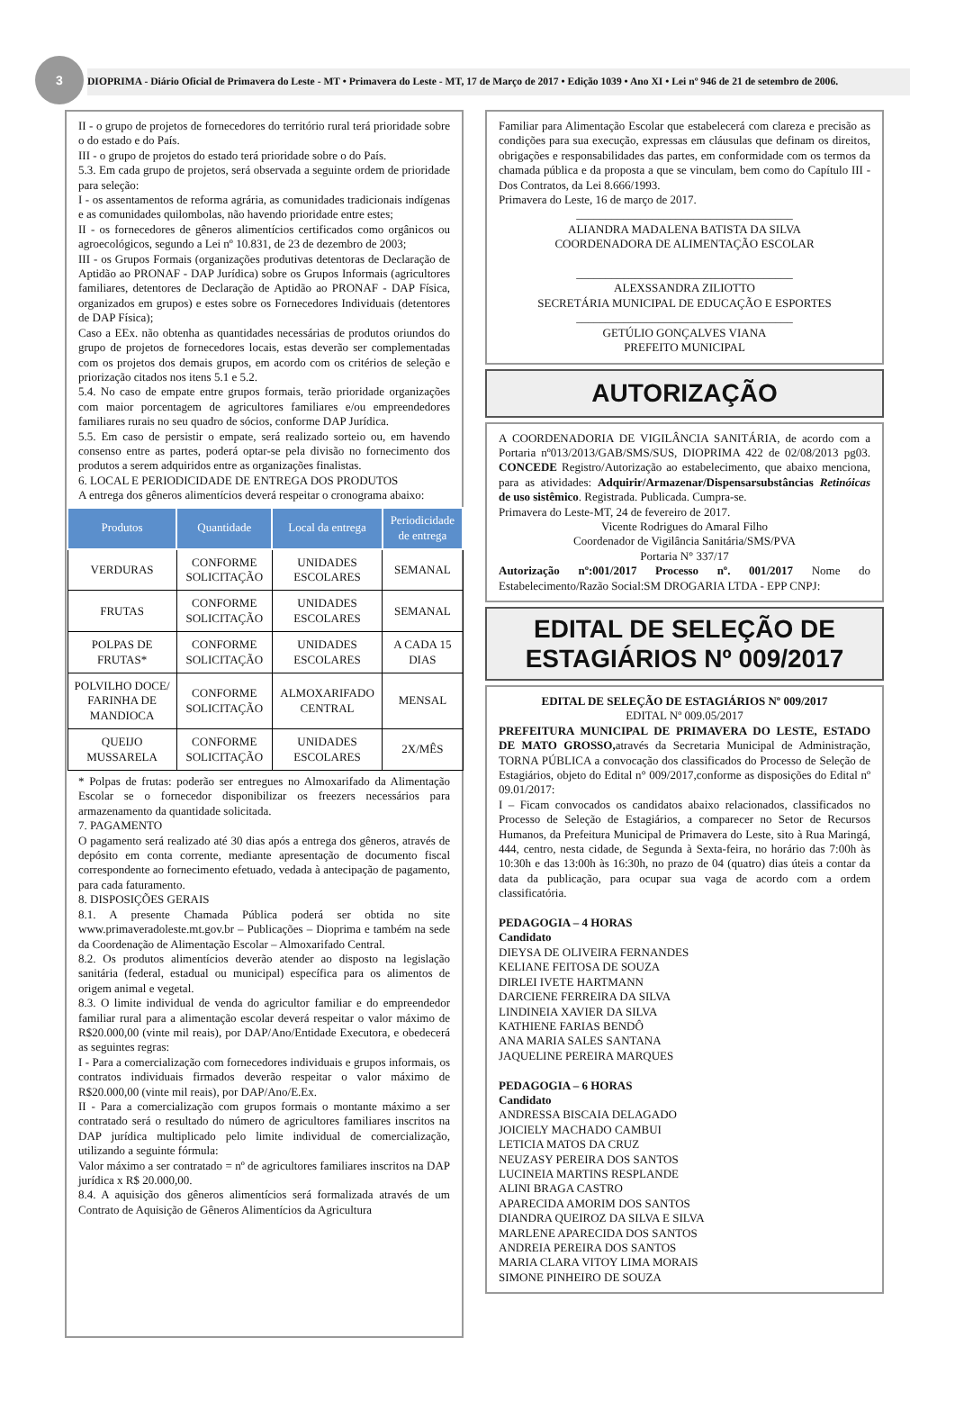3
DIOPRIMA - Diário Oficial de Primavera do Leste - MT • Primavera do Leste - MT, 17 de Março de 2017 • Edição 1039 • Ano XI • Lei nº 946 de 21 de setembro de 2006.
II - o grupo de projetos de fornecedores do território rural terá prioridade sobre o do estado e do País.
III - o grupo de projetos do estado terá prioridade sobre o do País.
5.3. Em cada grupo de projetos, será observada a seguinte ordem de prioridade para seleção:
I - os assentamentos de reforma agrária, as comunidades tradicionais indígenas e as comunidades quilombolas, não havendo prioridade entre estes;
II - os fornecedores de gêneros alimentícios certificados como orgânicos ou agroecológicos, segundo a Lei nº 10.831, de 23 de dezembro de 2003;
III - os Grupos Formais (organizações produtivas detentoras de Declaração de Aptidão ao PRONAF - DAP Jurídica) sobre os Grupos Informais (agricultores familiares, detentores de Declaração de Aptidão ao PRONAF - DAP Física, organizados em grupos) e estes sobre os Fornecedores Individuais (detentores de DAP Física);
Caso a EEx. não obtenha as quantidades necessárias de produtos oriundos do grupo de projetos de fornecedores locais, estas deverão ser complementadas com os projetos dos demais grupos, em acordo com os critérios de seleção e priorização citados nos itens 5.1 e 5.2.
5.4. No caso de empate entre grupos formais, terão prioridade organizações com maior porcentagem de agricultores familiares e/ou empreendedores familiares rurais no seu quadro de sócios, conforme DAP Jurídica.
5.5. Em caso de persistir o empate, será realizado sorteio ou, em havendo consenso entre as partes, poderá optar-se pela divisão no fornecimento dos produtos a serem adquiridos entre as organizações finalistas.
6. LOCAL E PERIODICIDADE DE ENTREGA DOS PRODUTOS
A entrega dos gêneros alimentícios deverá respeitar o cronograma abaixo:
| Produtos | Quantidade | Local da entrega | Periodicidade de entrega |
| --- | --- | --- | --- |
| VERDURAS | CONFORME SOLICITAÇÃO | UNIDADES ESCOLARES | SEMANAL |
| FRUTAS | CONFORME SOLICITAÇÃO | UNIDADES ESCOLARES | SEMANAL |
| POLPAS DE FRUTAS* | CONFORME SOLICITAÇÃO | UNIDADES ESCOLARES | A CADA 15 DIAS |
| POLVILHO DOCE/ FARINHA DE MANDIOCA | CONFORME SOLICITAÇÃO | ALMOXARIFADO CENTRAL | MENSAL |
| QUEIJO MUSSARELA | CONFORME SOLICITAÇÃO | UNIDADES ESCOLARES | 2X/MÊS |
* Polpas de frutas: poderão ser entregues no Almoxarifado da Alimentação Escolar se o fornecedor disponibilizar os freezers necessários para armazenamento da quantidade solicitada.
7. PAGAMENTO
O pagamento será realizado até 30 dias após a entrega dos gêneros, através de depósito em conta corrente, mediante apresentação de documento fiscal correspondente ao fornecimento efetuado, vedada à antecipação de pagamento, para cada faturamento.
8. DISPOSIÇÕES GERAIS
8.1. A presente Chamada Pública poderá ser obtida no site www.primaveradoleste.mt.gov.br – Publicações – Dioprima e também na sede da Coordenação de Alimentação Escolar – Almoxarifado Central.
8.2. Os produtos alimentícios deverão atender ao disposto na legislação sanitária (federal, estadual ou municipal) específica para os alimentos de origem animal e vegetal.
8.3. O limite individual de venda do agricultor familiar e do empreendedor familiar rural para a alimentação escolar deverá respeitar o valor máximo de R$20.000,00 (vinte mil reais), por DAP/Ano/Entidade Executora, e obedecerá as seguintes regras:
I - Para a comercialização com fornecedores individuais e grupos informais, os contratos individuais firmados deverão respeitar o valor máximo de R$20.000,00 (vinte mil reais), por DAP/Ano/E.Ex.
II - Para a comercialização com grupos formais o montante máximo a ser contratado será o resultado do número de agricultores familiares inscritos na DAP jurídica multiplicado pelo limite individual de comercialização, utilizando a seguinte fórmula:
Valor máximo a ser contratado = nº de agricultores familiares inscritos na DAP jurídica x R$ 20.000,00.
8.4. A aquisição dos gêneros alimentícios será formalizada através de um Contrato de Aquisição de Gêneros Alimentícios da Agricultura
Familiar para Alimentação Escolar que estabelecerá com clareza e precisão as condições para sua execução, expressas em cláusulas que definam os direitos, obrigações e responsabilidades das partes, em conformidade com os termos da chamada pública e da proposta a que se vinculam, bem como do Capítulo III - Dos Contratos, da Lei 8.666/1993.
Primavera do Leste, 16 de março de 2017.
_____________________________________
ALIANDRA MADALENA BATISTA DA SILVA
COORDENADORA DE ALIMENTAÇÃO ESCOLAR
_____________________________________
ALEXSSANDRA ZILIOTTO
SECRETÁRIA MUNICIPAL DE EDUCAÇÃO E ESPORTES
_____________________________________
GETÚLIO GONÇALVES VIANA
PREFEITO MUNICIPAL
AUTORIZAÇÃO
A COORDENADORIA DE VIGILÂNCIA SANITÁRIA, de acordo com a Portaria nº013/2013/GAB/SMS/SUS, DIOPRIMA 422 de 02/08/2013 pg03. CONCEDE Registro/Autorização ao estabelecimento, que abaixo menciona, para as atividades: Adquirir/Armazenar/Dispensarsubstâncias Retinóicas de uso sistêmico. Registrada. Publicada. Cumpra-se.
Primavera do Leste-MT, 24 de fevereiro de 2017.
Vicente Rodrigues do Amaral Filho
Coordenador de Vigilância Sanitária/SMS/PVA
Portaria N° 337/17
Autorização nº:001/2017 Processo nº. 001/2017 Nome do Estabelecimento/Razão Social:SM DROGARIA LTDA - EPP CNPJ:
EDITAL DE SELEÇÃO DE ESTAGIÁRIOS Nº 009/2017
EDITAL DE SELEÇÃO DE ESTAGIÁRIOS Nº 009/2017
EDITAL Nº 009.05/2017
PREFEITURA MUNICIPAL DE PRIMAVERA DO LESTE, ESTADO DE MATO GROSSO, através da Secretaria Municipal de Administração, TORNA PÚBLICA a convocação dos classificados do Processo de Seleção de Estagiários, objeto do Edital n° 009/2017,conforme as disposições do Edital nº 09.01/2017:
I – Ficam convocados os candidatos abaixo relacionados, classificados no Processo de Seleção de Estagiários, a comparecer no Setor de Recursos Humanos, da Prefeitura Municipal de Primavera do Leste, sito à Rua Maringá, 444, centro, nesta cidade, de Segunda à Sexta-feira, no horário das 7:00h às 10:30h e das 13:00h às 16:30h, no prazo de 04 (quatro) dias úteis a contar da data da publicação, para ocupar sua vaga de acordo com a ordem classificatória.
PEDAGOGIA – 4 HORAS
Candidato
DIEYSA DE OLIVEIRA FERNANDES
KELIANE FEITOSA DE SOUZA
DIRLEI IVETE HARTMANN
DARCIENE FERREIRA DA SILVA
LINDINEIA XAVIER DA SILVA
KATHIENE FARIAS BENDÔ
ANA MARIA SALES SANTANA
JAQUELINE PEREIRA MARQUES
PEDAGOGIA – 6 HORAS
Candidato
ANDRESSA BISCAIA DELAGADO
JOICIELY MACHADO CAMBUI
LETICIA MATOS DA CRUZ
NEUZASY PEREIRA DOS SANTOS
LUCINEIA MARTINS RESPLANDE
ALINI BRAGA CASTRO
APARECIDA AMORIM DOS SANTOS
DIANDRA QUEIROZ DA SILVA E SILVA
MARLENE APARECIDA DOS SANTOS
ANDREIA PEREIRA DOS SANTOS
MARIA CLARA VITOY LIMA MORAIS
SIMONE PINHEIRO DE SOUZA